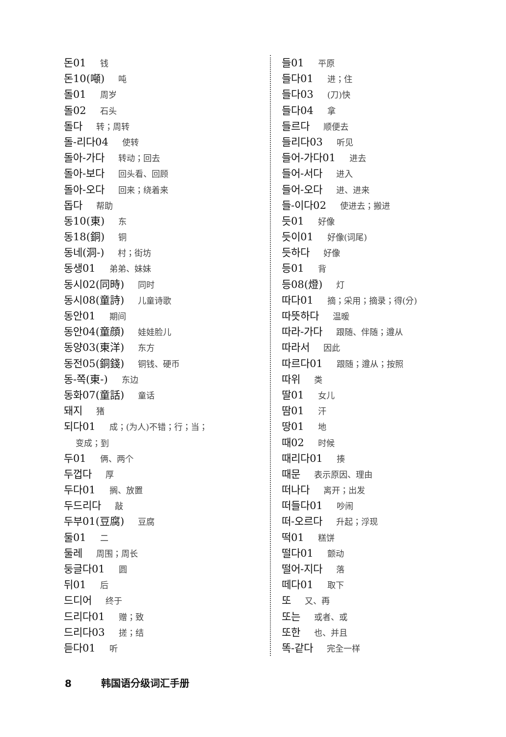돈01 钱
돈10(噸) 吨
돌01 周岁
돌02 石头
돌다 转；周转
돌-리다04 使转
돌아-가다 转动；回去
돌아-보다 回头看、回顾
돌아-오다 回来；绕着来
돕다 帮助
동10(東) 东
동18(銅) 铜
동네(洞-) 村；街坊
동생01 弟弟、妹妹
동시02(同時) 同时
동시08(童詩) 儿童诗歌
동안01 期间
동안04(童顔) 娃娃脸儿
동양03(東洋) 东方
동전05(銅錢) 铜钱、硬币
동-쪽(東-) 东边
동화07(童話) 童话
돼지 猪
되다01 成；(为人)不错；行；当；
变成；到
두01 俩、两个
두껍다 厚
두다01 搁、放置
두드리다 敲
두부01(豆腐) 豆腐
둘01 二
둘레 周围；周长
둥글다01 圆
뒤01 后
드디어 终于
드리다01 赠；致
드리다03 搓；结
듣다01 听
들01 平原
들다01 进；住
들다03 (刀)快
들다04 拿
들르다 顺便去
들리다03 听见
들어-가다01 进去
들어-서다 进入
들어-오다 进、进来
들-이다02 使进去；搬进
듯01 好像
듯이01 好像(词尾)
듯하다 好像
등01 背
등08(燈) 灯
따다01 摘；采用；摘录；得(分)
따뜻하다 温暖
따라-가다 跟随、伴随；遵从
따라서 因此
따르다01 跟随；遵从；按照
따위 类
딸01 女儿
땀01 汗
땅01 地
때02 时候
때리다01 揍
때문 表示原因、理由
떠나다 离开；出发
떠들다01 吵闹
떠-오르다 升起；浮现
떡01 糕饼
떨다01 颤动
떨어-지다 落
떼다01 取下
또 又、再
또는 或者、或
또한 也、并且
똑-같다 完全一样
8 韩国语分级词汇手册